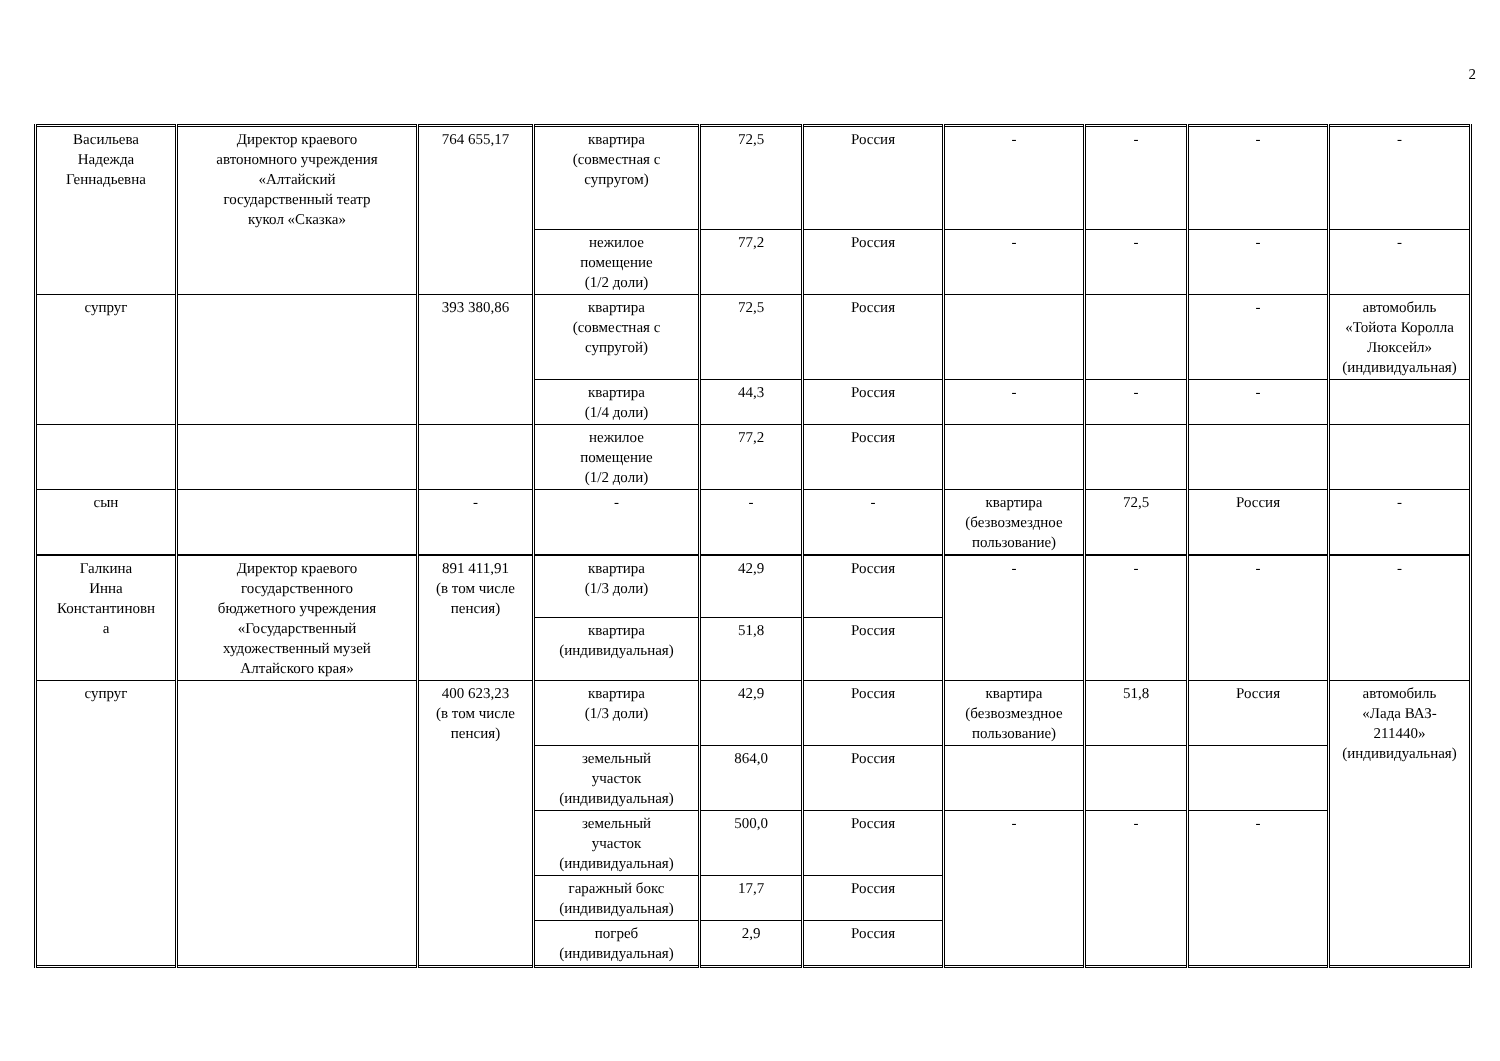2
| Васильева Надежда Геннадьевна | Директор краевого автономного учреждения «Алтайский государственный театр кукол «Сказка» | 764 655,17 | квартира (совместная с супругом) | 72,5 | Россия | - | - | - | - |
| | | | нежилое помещение (1/2 доли) | 77,2 | Россия | - | - | - | - |
| супруг | | 393 380,86 | квартира (совместная с супругой) | 72,5 | Россия | | | - | автомобиль «Тойота Королла Люксейл» (индивидуальная) |
| | | | квартира (1/4 доли) | 44,3 | Россия | - | - | - | |
| | | | нежилое помещение (1/2 доли) | 77,2 | Россия | | | | |
| сын | | - | - | - | - | квартира (безвозмездное пользование) | 72,5 | Россия | - |
| Галкина Инна Константиновн а | Директор краевого государственного бюджетного учреждения «Государственный художественный музей Алтайского края» | 891 411,91 (в том числе пенсия) | квартира (1/3 доли) | 42,9 | Россия | - | - | - | - |
| | | | квартира (индивидуальная) | 51,8 | Россия | | | | |
| супруг | | 400 623,23 (в том числе пенсия) | квартира (1/3 доли) | 42,9 | Россия | квартира (безвозмездное пользование) | 51,8 | Россия | автомобиль «Лада ВАЗ- 211440» (индивидуальная) |
| | | | земельный участок (индивидуальная) | 864,0 | Россия | | | | |
| | | | земельный участок (индивидуальная) | 500,0 | Россия | - | - | - | |
| | | | гаражный бокс (индивидуальная) | 17,7 | Россия | | | | |
| | | | погреб (индивидуальная) | 2,9 | Россия | | | | |